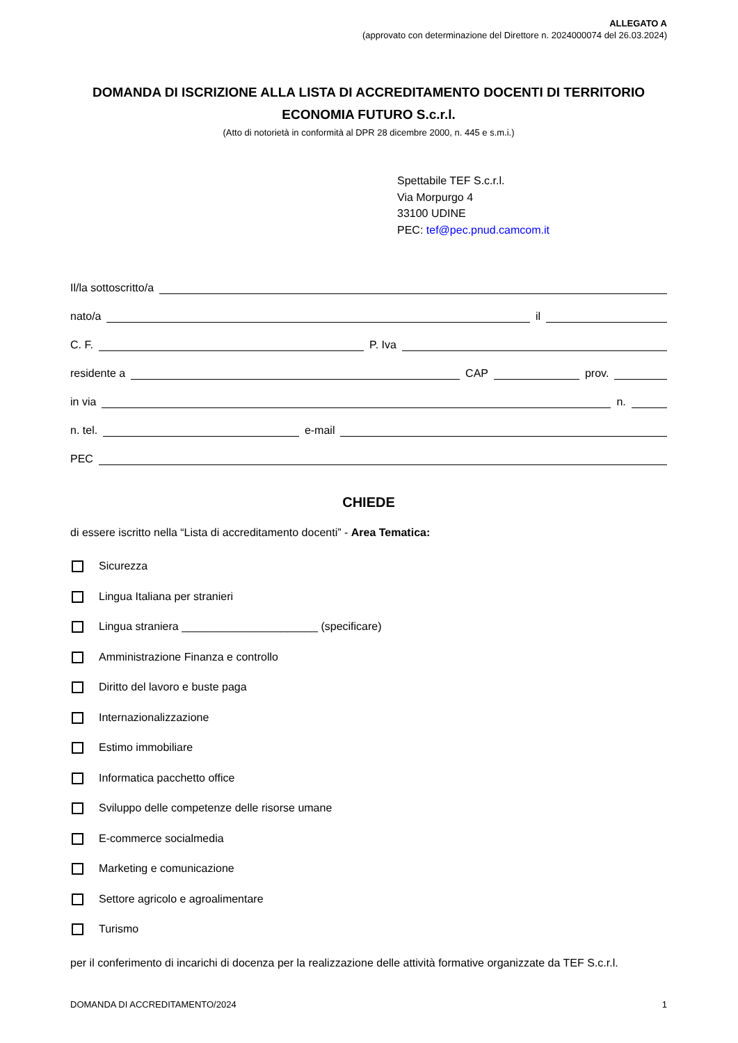ALLEGATO A
(approvato con determinazione del Direttore n. 2024000074 del 26.03.2024)
DOMANDA DI ISCRIZIONE ALLA LISTA DI ACCREDITAMENTO DOCENTI DI TERRITORIO ECONOMIA FUTURO S.c.r.l.
(Atto di notorietà in conformità al DPR 28 dicembre 2000, n. 445 e s.m.i.)
Spettabile TEF S.c.r.l.
Via Morpurgo 4
33100 UDINE
PEC: tef@pec.pnud.camcom.it
Il/la sottoscritto/a
nato/a il
C. F. P. Iva
residente a CAP prov.
in via n.
n. tel. e-mail
PEC
CHIEDE
di essere iscritto nella “Lista di accreditamento docenti” - Area Tematica:
Sicurezza
Lingua Italiana per stranieri
Lingua straniera ______________________ (specificare)
Amministrazione Finanza e controllo
Diritto del lavoro e buste paga
Internazionalizzazione
Estimo immobiliare
Informatica pacchetto office
Sviluppo delle competenze delle risorse umane
E-commerce socialmedia
Marketing e comunicazione
Settore agricolo e agroalimentare
Turismo
per il conferimento di incarichi di docenza per la realizzazione delle attività formative organizzate da TEF S.c.r.l.
DOMANDA DI ACCREDITAMENTO/2024 1